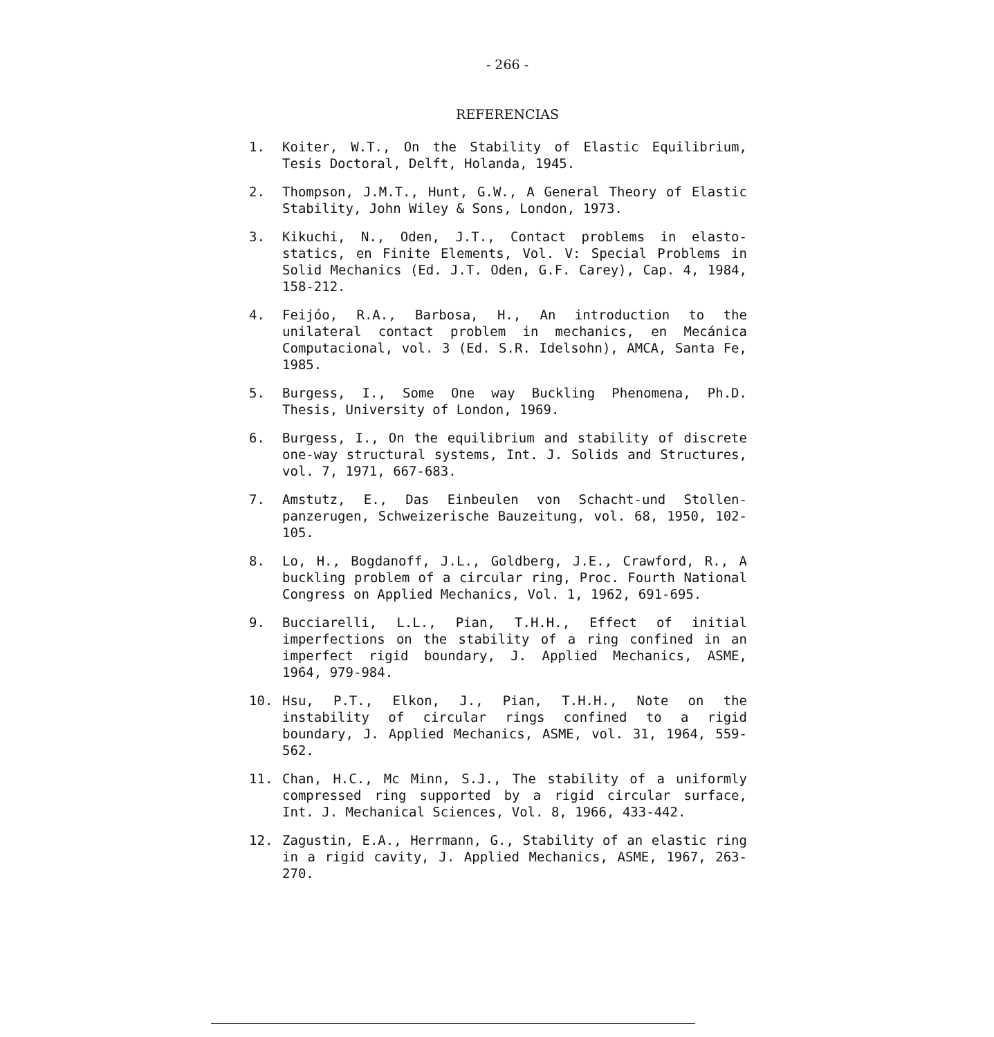- 266 -
REFERENCIAS
1. Koiter, W.T., On the Stability of Elastic Equilibrium, Tesis Doctoral, Delft, Holanda, 1945.
2. Thompson, J.M.T., Hunt, G.W., A General Theory of Elastic Stability, John Wiley & Sons, London, 1973.
3. Kikuchi, N., Oden, J.T., Contact problems in elasto-statics, en Finite Elements, Vol. V: Special Problems in Solid Mechanics (Ed. J.T. Oden, G.F. Carey), Cap. 4, 1984, 158-212.
4. Feijóo, R.A., Barbosa, H., An introduction to the unilateral contact problem in mechanics, en Mecánica Computacional, vol. 3 (Ed. S.R. Idelsohn), AMCA, Santa Fe, 1985.
5. Burgess, I., Some One way Buckling Phenomena, Ph.D. Thesis, University of London, 1969.
6. Burgess, I., On the equilibrium and stability of discrete one-way structural systems, Int. J. Solids and Structures, vol. 7, 1971, 667-683.
7. Amstutz, E., Das Einbeulen von Schacht-und Stollen-panzerugen, Schweizerische Bauzeitung, vol. 68, 1950, 102-105.
8. Lo, H., Bogdanoff, J.L., Goldberg, J.E., Crawford, R., A buckling problem of a circular ring, Proc. Fourth National Congress on Applied Mechanics, Vol. 1, 1962, 691-695.
9. Bucciarelli, L.L., Pian, T.H.H., Effect of initial imperfections on the stability of a ring confined in an imperfect rigid boundary, J. Applied Mechanics, ASME, 1964, 979-984.
10. Hsu, P.T., Elkon, J., Pian, T.H.H., Note on the instability of circular rings confined to a rigid boundary, J. Applied Mechanics, ASME, vol. 31, 1964, 559-562.
11. Chan, H.C., Mc Minn, S.J., The stability of a uniformly compressed ring supported by a rigid circular surface, Int. J. Mechanical Sciences, Vol. 8, 1966, 433-442.
12. Zagustin, E.A., Herrmann, G., Stability of an elastic ring in a rigid cavity, J. Applied Mechanics, ASME, 1967, 263-270.